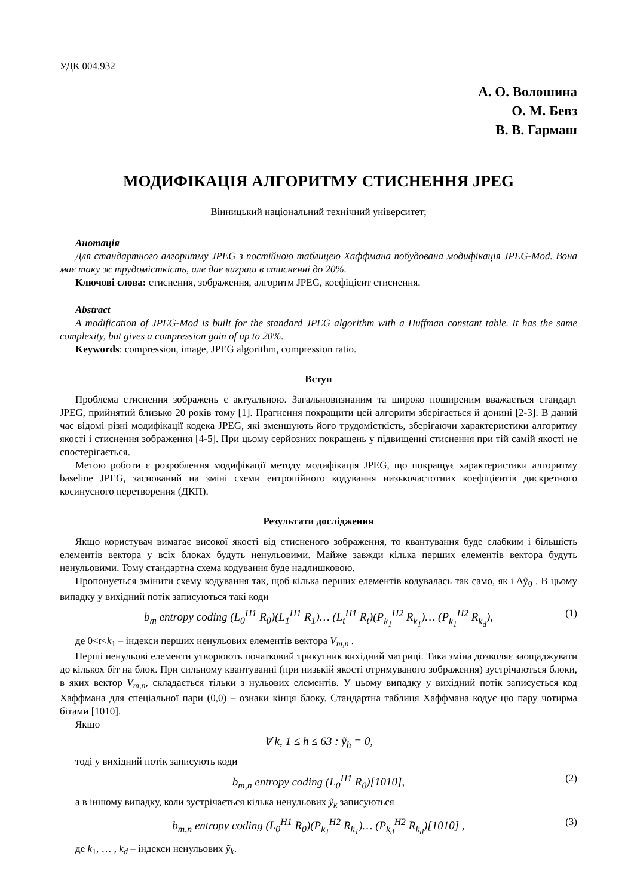УДК 004.932
А. О. Волошина
О. М. Бевз
В. В. Гармаш
МОДИФІКАЦІЯ АЛГОРИТМУ СТИСНЕННЯ JPEG
Вінницький національний технічний університет;
Анотація
Для стандартного алгоритму JPEG з постійною таблицею Хаффмана побудована модифікація JPEG-Mod. Вона має таку ж трудомісткість, але дає виграш в стисненні до 20%.
Ключові слова: стиснення, зображення, алгоритм JPEG, коефіцієнт стиснення.
Abstract
A modification of JPEG-Mod is built for the standard JPEG algorithm with a Huffman constant table. It has the same complexity, but gives a compression gain of up to 20%.
Keywords: compression, image, JPEG algorithm, compression ratio.
Вступ
Проблема стиснення зображень є актуальною. Загальновизнаним та широко поширеним вважається стандарт JPEG, прийнятий близько 20 років тому [1]. Прагнення покращити цей алгоритм зберігається й донині [2-3]. В даний час відомі різні модифікації кодека JPEG, які зменшують його трудомісткість, зберігаючи характеристики алгоритму якості і стиснення зображення [4-5]. При цьому серйозних покращень у підвищенні стиснення при тій самій якості не спостерігається.
Метою роботи є розроблення модифікації методу модифікація JPEG, що покращує характеристики алгоритму baseline JPEG, заснований на зміні схеми ентропійного кодування низькочастотних коефіцієнтів дискретного косинусного перетворення (ДКП).
Результати дослідження
Якщо користувач вимагає високої якості від стисненого зображення, то квантування буде слабким і більшість елементів вектора у всіх блоках будуть ненульовими. Майже завжди кілька перших елементів вектора будуть ненульовими. Тому стандартна схема кодування буде надлишковою.
Пропонується змінити схему кодування так, щоб кілька перших елементів кодувалась так само, як і Δỹ<sub>0</sub> . В цьому випадку у вихідний потік записуються такі коди
b<sub>m</sub> entropy coding (L<sub>0</sub><sup>H1</sup> R<sub>0</sub>)(L<sub>1</sub><sup>H1</sup> R<sub>1</sub>)… (L<sub>t</sub><sup>H1</sup> R<sub>t</sub>)(P<sub>k<sub>1</sub></sub><sup>H2</sup> R<sub>k<sub>1</sub></sub>)… (P<sub>k<sub>1</sub></sub><sup>H2</sup> R<sub>k<sub>d</sub></sub>), (1)
де 0<t<k<sub>1</sub> – індекси перших ненульових елементів вектора V<sub>m,n</sub> .
Перші ненульові елементи утворюють початковий трикутник вихідний матриці. Така зміна дозволяє заощаджувати до кількох біт на блок. При сильному квантуванні (при низькій якості отримуваного зображення) зустрічаються блоки, в яких вектор V<sub>m,n</sub>, складається тільки з нульових елементів. У цьому випадку у вихідний потік записується код Хаффмана для спеціальної пари (0,0) – ознаки кінця блоку. Стандартна таблиця Хаффмана кодує цю пару чотирма бітами [1010].
Якщо
∀ k, 1 ≤ h ≤ 63 : ỹ<sub>h</sub> = 0,
тоді у вихідний потік записують коди
b<sub>m,n</sub> entropy coding (L<sub>0</sub><sup>H1</sup> R<sub>0</sub>)[1010], (2)
а в іншому випадку, коли зустрічається кілька ненульових ỹ<sub>k</sub> записуються
b<sub>m,n</sub> entropy coding (L<sub>0</sub><sup>H1</sup> R<sub>0</sub>)(P<sub>k<sub>1</sub></sub><sup>H2</sup> R<sub>k<sub>1</sub></sub>)… (P<sub>k<sub>d</sub></sub><sup>H2</sup> R<sub>k<sub>d</sub></sub>)[1010] , (3)
де k<sub>1</sub>, … , k<sub>d</sub> – індекси ненульових ỹ<sub>k</sub>.